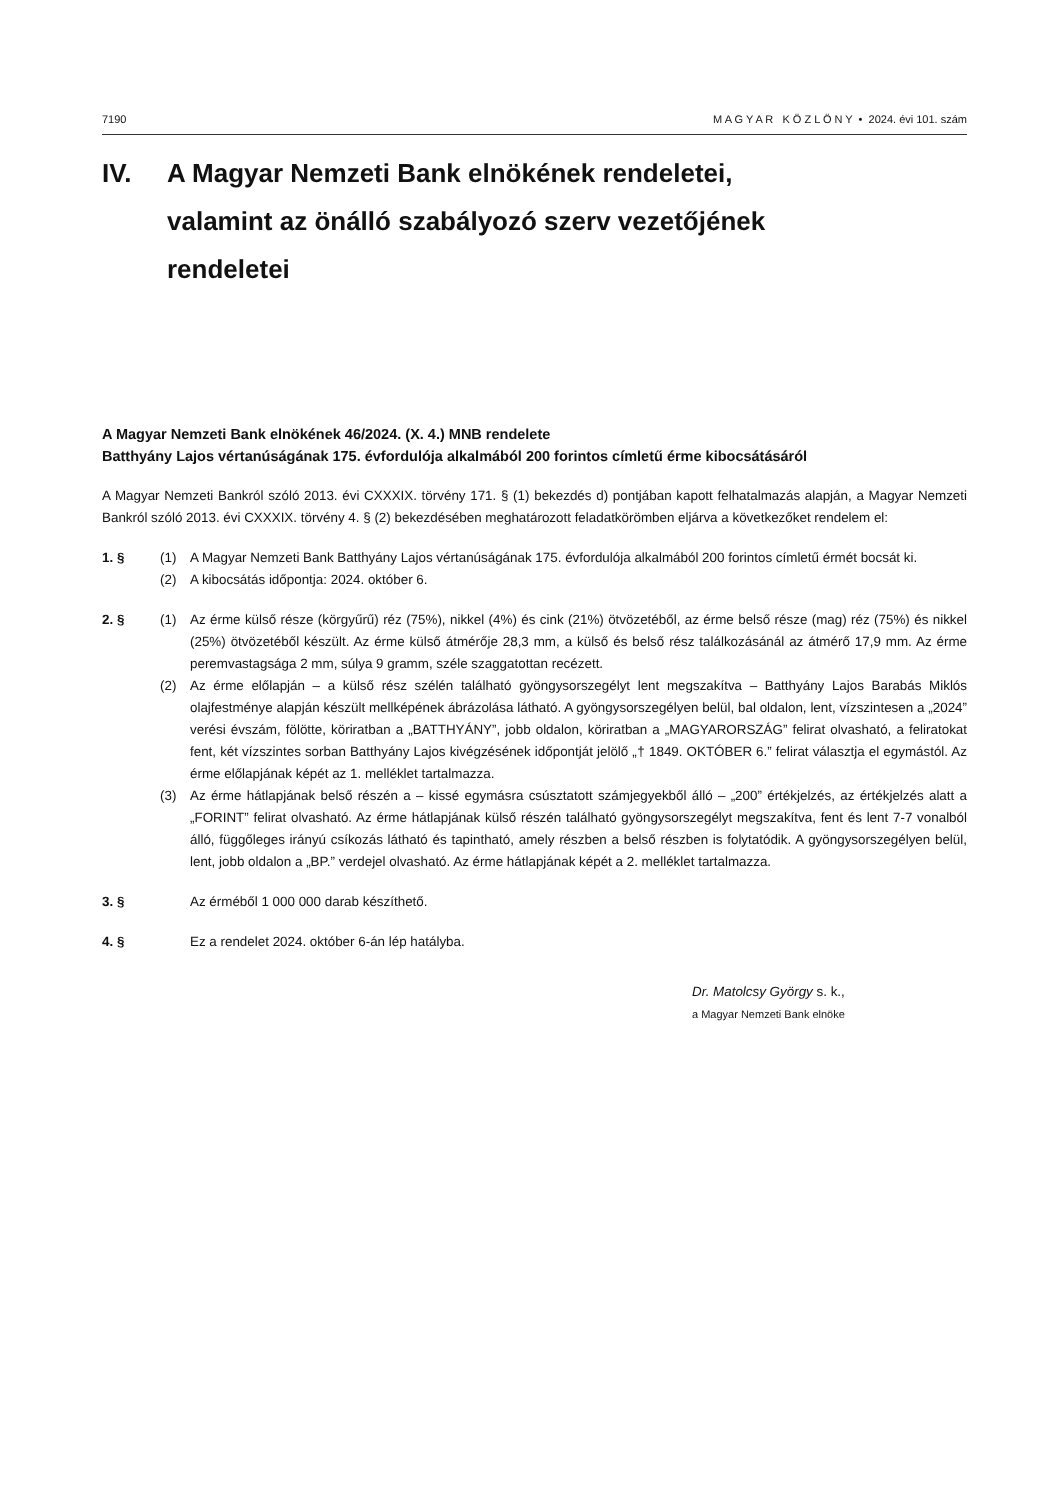7190 M A G Y A R K Ö Z L Ö N Y • 2024. évi 101. szám
IV. A Magyar Nemzeti Bank elnökének rendeletei,
valamint az önálló szabályozó szerv vezetőjének
rendeletei
A Magyar Nemzeti Bank elnökének 46/2024. (X. 4.) MNB rendelete
Batthyány Lajos vértanúságának 175. évfordulója alkalmából 200 forintos címletű érme kibocsátásáról
A Magyar Nemzeti Bankról szóló 2013. évi CXXXIX. törvény 171. § (1) bekezdés d) pontjában kapott felhatalmazás alapján, a Magyar Nemzeti Bankról szóló 2013. évi CXXXIX. törvény 4. § (2) bekezdésében meghatározott feladatkörömben eljárva a következőket rendelem el:
1. § (1) A Magyar Nemzeti Bank Batthyány Lajos vértanúságának 175. évfordulója alkalmából 200 forintos címletű érmét bocsát ki.
(2) A kibocsátás időpontja: 2024. október 6.
2. § (1) Az érme külső része (körgyűrű) réz (75%), nikkel (4%) és cink (21%) ötvözetéből, az érme belső része (mag) réz (75%) és nikkel (25%) ötvözetéből készült. Az érme külső átmérője 28,3 mm, a külső és belső rész találkozásánál az átmérő 17,9 mm. Az érme peremvastagsága 2 mm, súlya 9 gramm, széle szaggatottan recézett.
(2) Az érme előlapján – a külső rész szélén található gyöngysorszegélyt lent megszakítva – Batthyány Lajos Barabás Miklós olajfestménye alapján készült mellképének ábrázolása látható. A gyöngysorszegélyen belül, bal oldalon, lent, vízszintesen a „2024” verési évszám, fölötte, köriratban a „BATTHYÁNY”, jobb oldalon, köriratban a „MAGYARORSZÁG” felirat olvasható, a feliratokat fent, két vízszintes sorban Batthyány Lajos kivégzésének időpontját jelölő „† 1849. OKTÓBER 6.” felirat választja el egymástól. Az érme előlapjának képét az 1. melléklet tartalmazza.
(3) Az érme hátlapjának belső részén a – kissé egymásra csúsztatott számjegyekből álló – „200” értékjelzés, az értékjelzés alatt a „FORINT” felirat olvasható. Az érme hátlapjának külső részén található gyöngysorszegélyt megszakítva, fent és lent 7-7 vonalból álló, függőleges irányú csíkozás látható és tapintható, amely részben a belső részben is folytatódik. A gyöngysorszegélyen belül, lent, jobb oldalon a „BP.” verdejel olvasható. Az érme hátlapjának képét a 2. melléklet tartalmazza.
3. § Az érméből 1 000 000 darab készíthető.
4. § Ez a rendelet 2024. október 6-án lép hatályba.
Dr. Matolcsy György s. k.,
a Magyar Nemzeti Bank elnöke